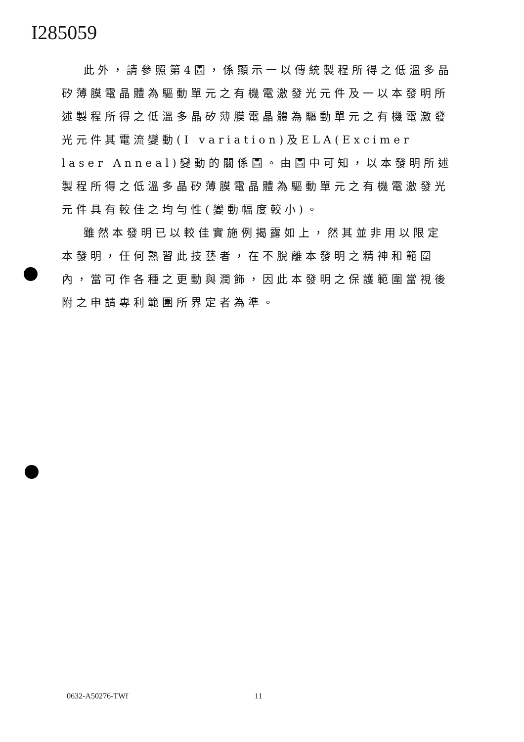I285059
此外，請參照第4圖，係顯示一以傳統製程所得之低溫多晶矽薄膜電晶體為驅動單元之有機電激發光元件及一以本發明所述製程所得之低溫多晶矽薄膜電晶體為驅動單元之有機電激發光元件其電流變動(I variation)及ELA(Excimer laser Anneal)變動的關係圖。由圖中可知，以本發明所述製程所得之低溫多晶矽薄膜電晶體為驅動單元之有機電激發光元件具有較佳之均勻性(變動幅度較小)。
雖然本發明已以較佳實施例揭露如上，然其並非用以限定本發明，任何熟習此技藝者，在不脫離本發明之精神和範圍內，當可作各種之更動與潤飾，因此本發明之保護範圍當視後附之申請專利範圍所界定者為準。
0632-A50276-TWf 11